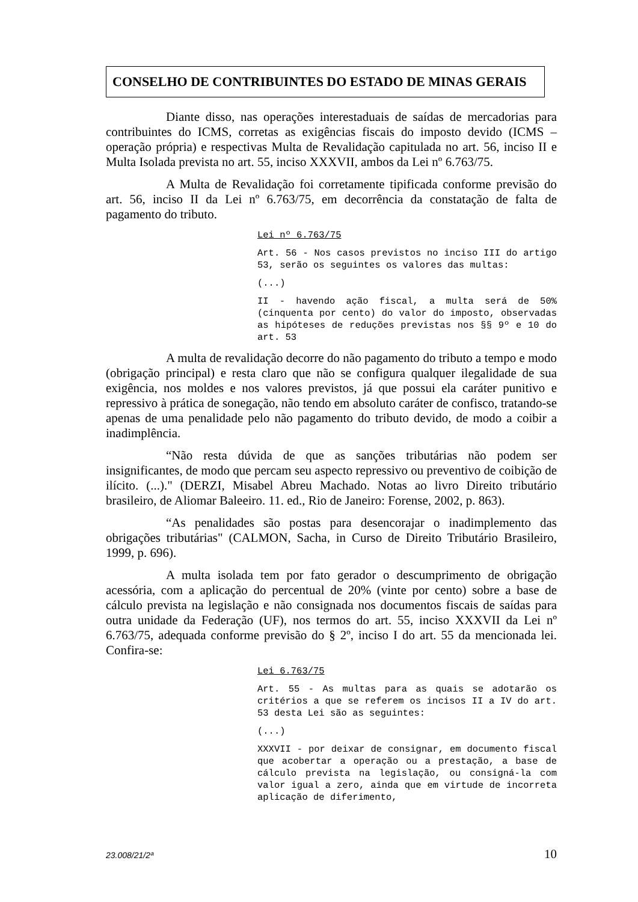CONSELHO DE CONTRIBUINTES DO ESTADO DE MINAS GERAIS
Diante disso, nas operações interestaduais de saídas de mercadorias para contribuintes do ICMS, corretas as exigências fiscais do imposto devido (ICMS – operação própria) e respectivas Multa de Revalidação capitulada no art. 56, inciso II e Multa Isolada prevista no art. 55, inciso XXXVII, ambos da Lei nº 6.763/75.
A Multa de Revalidação foi corretamente tipificada conforme previsão do art. 56, inciso II da Lei nº 6.763/75, em decorrência da constatação de falta de pagamento do tributo.
Lei nº 6.763/75
Art. 56 - Nos casos previstos no inciso III do artigo 53, serão os seguintes os valores das multas:
(...)
II - havendo ação fiscal, a multa será de 50% (cinquenta por cento) do valor do imposto, observadas as hipóteses de reduções previstas nos §§ 9º e 10 do art. 53
A multa de revalidação decorre do não pagamento do tributo a tempo e modo (obrigação principal) e resta claro que não se configura qualquer ilegalidade de sua exigência, nos moldes e nos valores previstos, já que possui ela caráter punitivo e repressivo à prática de sonegação, não tendo em absoluto caráter de confisco, tratando-se apenas de uma penalidade pelo não pagamento do tributo devido, de modo a coibir a inadimplência.
“Não resta dúvida de que as sanções tributárias não podem ser insignificantes, de modo que percam seu aspecto repressivo ou preventivo de coibição de ilícito. (...)." (DERZI, Misabel Abreu Machado. Notas ao livro Direito tributário brasileiro, de Aliomar Baleeiro. 11. ed., Rio de Janeiro: Forense, 2002, p. 863).
“As penalidades são postas para desencorajar o inadimplemento das obrigações tributárias" (CALMON, Sacha, in Curso de Direito Tributário Brasileiro, 1999, p. 696).
A multa isolada tem por fato gerador o descumprimento de obrigação acessória, com a aplicação do percentual de 20% (vinte por cento) sobre a base de cálculo prevista na legislação e não consignada nos documentos fiscais de saídas para outra unidade da Federação (UF), nos termos do art. 55, inciso XXXVII da Lei nº 6.763/75, adequada conforme previsão do § 2º, inciso I do art. 55 da mencionada lei. Confira-se:
Lei 6.763/75
Art. 55 - As multas para as quais se adotarão os critérios a que se referem os incisos II a IV do art. 53 desta Lei são as seguintes:
(...)
XXXVII - por deixar de consignar, em documento fiscal que acobertar a operação ou a prestação, a base de cálculo prevista na legislação, ou consigná-la com valor igual a zero, ainda que em virtude de incorreta aplicação de diferimento,
23.008/21/2ª 10